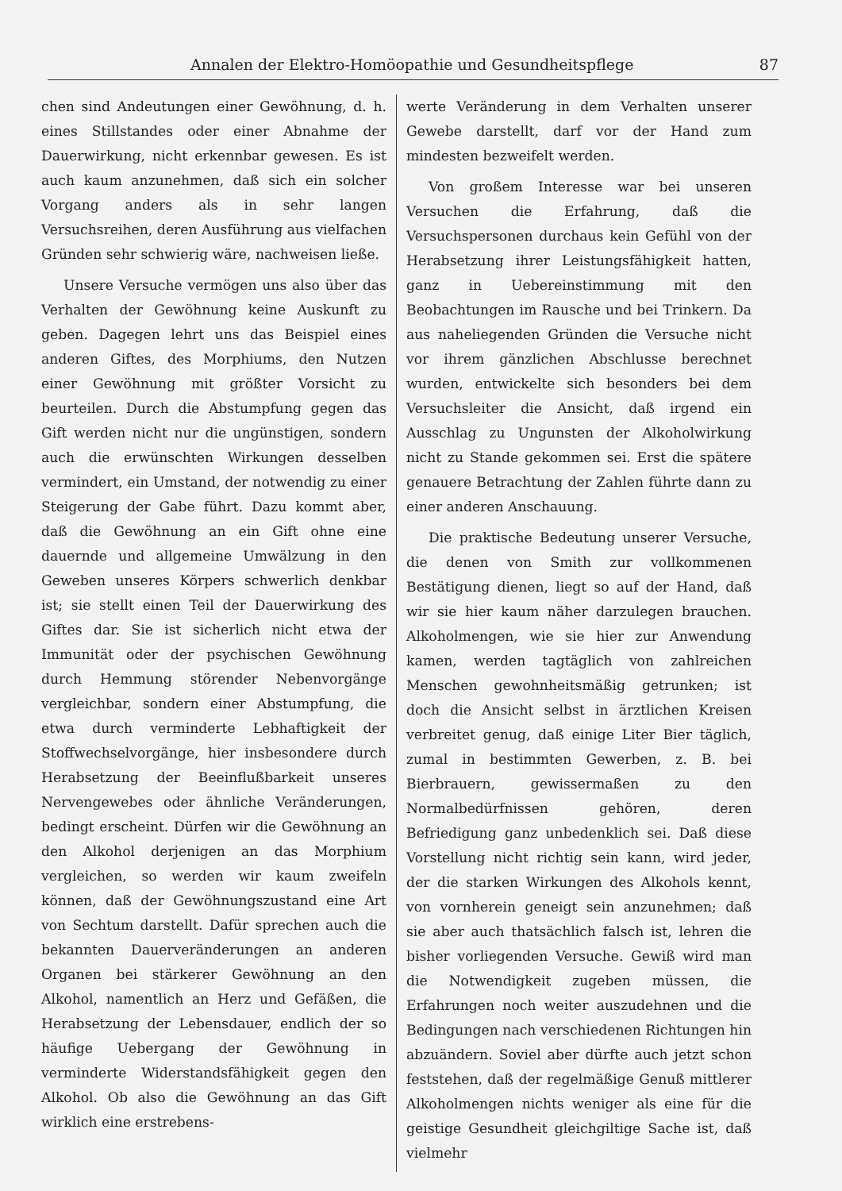Annalen der Elektro-Homöopathie und Gesundheitspflege 87
chen sind Andeutungen einer Gewöhnung, d. h. eines Stillstandes oder einer Abnahme der Dauerwirkung, nicht erkennbar gewesen. Es ist auch kaum anzunehmen, daß sich ein solcher Vorgang anders als in sehr langen Versuchsreihen, deren Ausführung aus vielfachen Gründen sehr schwierig wäre, nachweisen ließe.
Unsere Versuche vermögen uns also über das Verhalten der Gewöhnung keine Auskunft zu geben. Dagegen lehrt uns das Beispiel eines anderen Giftes, des Morphiums, den Nutzen einer Gewöhnung mit größter Vorsicht zu beurteilen. Durch die Abstumpfung gegen das Gift werden nicht nur die ungünstigen, sondern auch die erwünschten Wirkungen desselben vermindert, ein Umstand, der notwendig zu einer Steigerung der Gabe führt. Dazu kommt aber, daß die Gewöhnung an ein Gift ohne eine dauernde und allgemeine Umwälzung in den Geweben unseres Körpers schwerlich denkbar ist; sie stellt einen Teil der Dauerwirkung des Giftes dar. Sie ist sicherlich nicht etwa der Immunität oder der psychischen Gewöhnung durch Hemmung störender Nebenvorgänge vergleichbar, sondern einer Abstumpfung, die etwa durch verminderte Lebhaftigkeit der Stoffwechselvorgänge, hier insbesondere durch Herabsetzung der Beeinflußbarkeit unseres Nervengewebes oder ähnliche Veränderungen, bedingt erscheint. Dürfen wir die Gewöhnung an den Alkohol derjenigen an das Morphium vergleichen, so werden wir kaum zweifeln können, daß der Gewöhnungszustand eine Art von Sechtum darstellt. Dafür sprechen auch die bekannten Dauerveränderungen an anderen Organen bei stärkerer Gewöhnung an den Alkohol, namentlich an Herz und Gefäßen, die Herabsetzung der Lebensdauer, endlich der so häufige Uebergang der Gewöhnung in verminderte Widerstandsfähigkeit gegen den Alkohol. Ob also die Gewöhnung an das Gift wirklich eine erstrebens-
werte Veränderung in dem Verhalten unserer Gewebe darstellt, darf vor der Hand zum mindesten bezweifelt werden.
Von großem Interesse war bei unseren Versuchen die Erfahrung, daß die Versuchspersonen durchaus kein Gefühl von der Herabsetzung ihrer Leistungsfähigkeit hatten, ganz in Uebereinstimmung mit den Beobachtungen im Rausche und bei Trinkern. Da aus naheliegenden Gründen die Versuche nicht vor ihrem gänzlichen Abschlusse berechnet wurden, entwickelte sich besonders bei dem Versuchsleiter die Ansicht, daß irgend ein Ausschlag zu Ungunsten der Alkoholwirkung nicht zu Stande gekommen sei. Erst die spätere genauere Betrachtung der Zahlen führte dann zu einer anderen Anschauung.
Die praktische Bedeutung unserer Versuche, die denen von Smith zur vollkommenen Bestätigung dienen, liegt so auf der Hand, daß wir sie hier kaum näher darzulegen brauchen. Alkoholmengen, wie sie hier zur Anwendung kamen, werden tagtäglich von zahlreichen Menschen gewohnheitsmäßig getrunken; ist doch die Ansicht selbst in ärztlichen Kreisen verbreitet genug, daß einige Liter Bier täglich, zumal in bestimmten Gewerben, z. B. bei Bierbrauern, gewissermaßen zu den Normalbedürfnissen gehören, deren Befriedigung ganz unbedenklich sei. Daß diese Vorstellung nicht richtig sein kann, wird jeder, der die starken Wirkungen des Alkohols kennt, von vornherein geneigt sein anzunehmen; daß sie aber auch thatsächlich falsch ist, lehren die bisher vorliegenden Versuche. Gewiß wird man die Notwendigkeit zugeben müssen, die Erfahrungen noch weiter auszudehnen und die Bedingungen nach verschiedenen Richtungen hin abzuändern. Soviel aber dürfte auch jetzt schon feststehen, daß der regelmäßige Genuß mittlerer Alkoholmengen nichts weniger als eine für die geistige Gesundheit gleichgiltige Sache ist, daß vielmehr